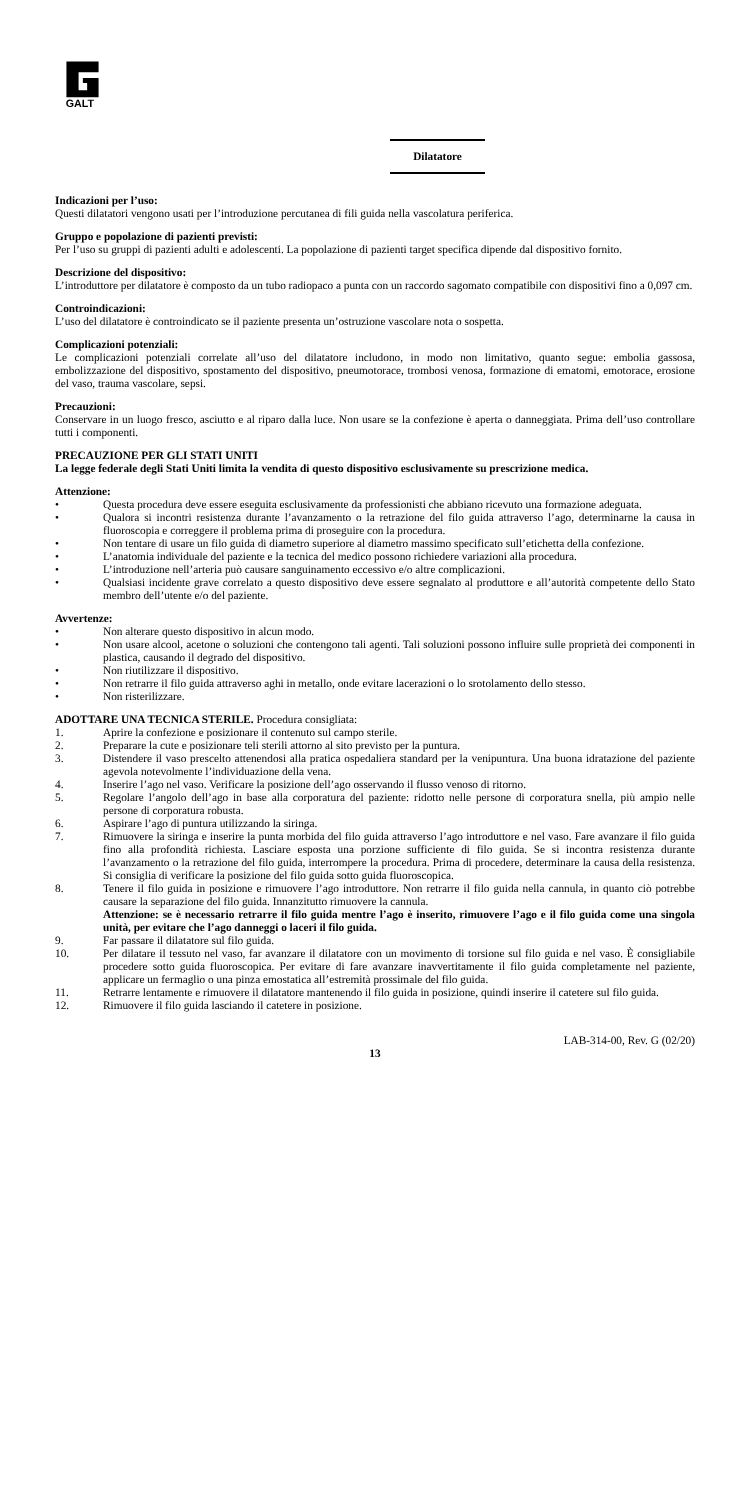GALT
Dilatatore
Indicazioni per l’uso:
Questi dilatatori vengono usati per l’introduzione percutanea di fili guida nella vascolatura periferica.
Gruppo e popolazione di pazienti previsti:
Per l’uso su gruppi di pazienti adulti e adolescenti. La popolazione di pazienti target specifica dipende dal dispositivo fornito.
Descrizione del dispositivo:
L’introduttore per dilatatore è composto da un tubo radiopaco a punta con un raccordo sagomato compatibile con dispositivi fino a 0,097 cm.
Controindicazioni:
L’uso del dilatatore è controindicato se il paziente presenta un’ostruzione vascolare nota o sospetta.
Complicazioni potenziali:
Le complicazioni potenziali correlate all’uso del dilatatore includono, in modo non limitativo, quanto segue: embolia gassosa, embolizzazione del dispositivo, spostamento del dispositivo, pneumotorace, trombosi venosa, formazione di ematomi, emotorace, erosione del vaso, trauma vascolare, sepsi.
Precauzioni:
Conservare in un luogo fresco, asciutto e al riparo dalla luce. Non usare se la confezione è aperta o danneggiata. Prima dell’uso controllare tutti i componenti.
PRECAUZIONE PER GLI STATI UNITI
La legge federale degli Stati Uniti limita la vendita di questo dispositivo esclusivamente su prescrizione medica.
Attenzione:
• Questa procedura deve essere eseguita esclusivamente da professionisti che abbiano ricevuto una formazione adeguata.
• Qualora si incontri resistenza durante l’avanzamento o la retrazione del filo guida attraverso l’ago, determinarne la causa in fluoroscopia e correggere il problema prima di proseguire con la procedura.
• Non tentare di usare un filo guida di diametro superiore al diametro massimo specificato sull’etichetta della confezione.
• L’anatomia individuale del paziente e la tecnica del medico possono richiedere variazioni alla procedura.
• L’introduzione nell’arteria può causare sanguinamento eccessivo e/o altre complicazioni.
• Qualsiasi incidente grave correlato a questo dispositivo deve essere segnalato al produttore e all’autorità competente dello Stato membro dell’utente e/o del paziente.
Avvertenze:
• Non alterare questo dispositivo in alcun modo.
• Non usare alcool, acetone o soluzioni che contengono tali agenti. Tali soluzioni possono influire sulle proprietà dei componenti in plastica, causando il degrado del dispositivo.
• Non riutilizzare il dispositivo.
• Non retrarre il filo guida attraverso aghi in metallo, onde evitare lacerazioni o lo srotolamento dello stesso.
• Non risterilizzare.
ADOTTARE UNA TECNICA STERILE. Procedura consigliata:
1. Aprire la confezione e posizionare il contenuto sul campo sterile.
2. Preparare la cute e posizionare teli sterili attorno al sito previsto per la puntura.
3. Distendere il vaso prescelto attenendosi alla pratica ospedaliera standard per la venipuntura. Una buona idratazione del paziente agevola notevolmente l’individuazione della vena.
4. Inserire l’ago nel vaso. Verificare la posizione dell’ago osservando il flusso venoso di ritorno.
5. Regolare l’angolo dell’ago in base alla corporatura del paziente: ridotto nelle persone di corporatura snella, più ampio nelle persone di corporatura robusta.
6. Aspirare l’ago di puntura utilizzando la siringa.
7. Rimuovere la siringa e inserire la punta morbida del filo guida attraverso l’ago introduttore e nel vaso. Fare avanzare il filo guida fino alla profondità richiesta. Lasciare esposta una porzione sufficiente di filo guida. Se si incontra resistenza durante l’avanzamento o la retrazione del filo guida, interrompere la procedura. Prima di procedere, determinare la causa della resistenza. Si consiglia di verificare la posizione del filo guida sotto guida fluoroscopica.
8. Tenere il filo guida in posizione e rimuovere l’ago introduttore. Non retrarre il filo guida nella cannula, in quanto ciò potrebbe causare la separazione del filo guida. Innanzitutto rimuovere la cannula.
Attenzione: se è necessario retrarre il filo guida mentre l’ago è inserito, rimuovere l’ago e il filo guida come una singola unità, per evitare che l’ago danneggi o laceri il filo guida.
9. Far passare il dilatatore sul filo guida.
10. Per dilatare il tessuto nel vaso, far avanzare il dilatatore con un movimento di torsione sul filo guida e nel vaso. È consigliabile procedere sotto guida fluoroscopica. Per evitare di fare avanzare inavvertitamente il filo guida completamente nel paziente, applicare un fermaglio o una pinza emostatica all’estremità prossimale del filo guida.
11. Retrarre lentamente e rimuovere il dilatatore mantenendo il filo guida in posizione, quindi inserire il catetere sul filo guida.
12. Rimuovere il filo guida lasciando il catetere in posizione.
LAB-314-00, Rev. G (02/20)
13